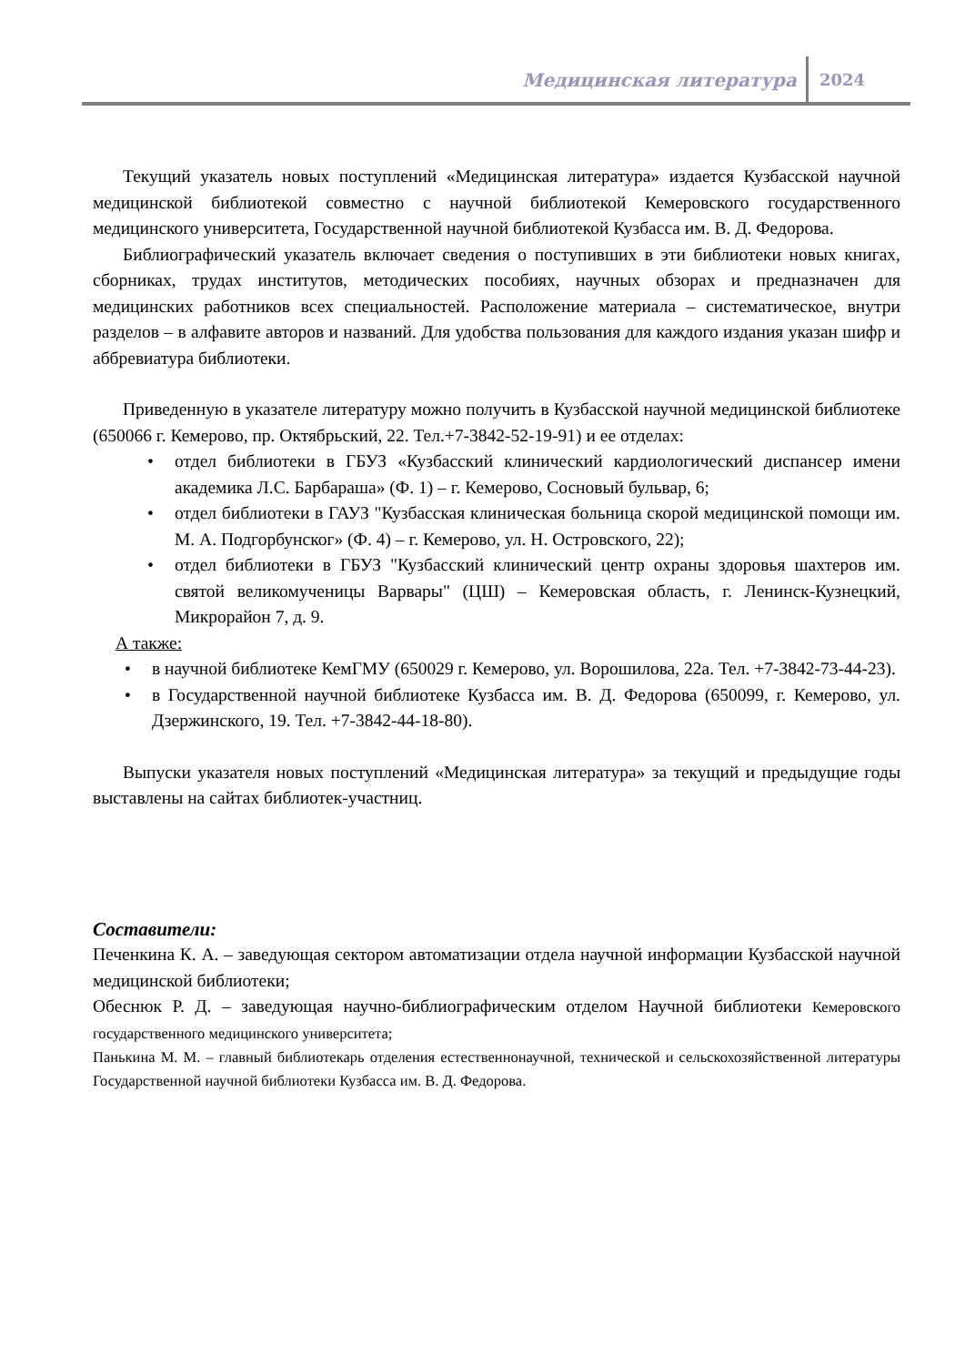Медицинская литература
2024
Текущий указатель новых поступлений «Медицинская литература» издается Кузбасской научной медицинской библиотекой совместно с научной библиотекой Кемеровского государственного медицинского университета, Государственной научной библиотекой Кузбасса им. В. Д. Федорова.
Библиографический указатель включает сведения о поступивших в эти библиотеки новых книгах, сборниках, трудах институтов, методических пособиях, научных обзорах и предназначен для медицинских работников всех специальностей. Расположение материала – систематическое, внутри разделов – в алфавите авторов и названий. Для удобства пользования для каждого издания указан шифр и аббревиатура библиотеки.
Приведенную в указателе литературу можно получить в Кузбасской научной медицинской библиотеке (650066 г. Кемерово, пр. Октябрьский, 22. Тел.+7-3842-52-19-91) и ее отделах:
отдел библиотеки в ГБУЗ «Кузбасский клинический кардиологический диспансер имени академика Л.С. Барбараша» (Ф. 1) – г. Кемерово, Сосновый бульвар, 6;
отдел библиотеки в ГАУЗ "Кузбасская клиническая больница скорой медицинской помощи им. М. А. Подгорбунског» (Ф. 4) – г. Кемерово, ул. Н. Островского, 22);
отдел библиотеки в ГБУЗ "Кузбасский клинический центр охраны здоровья шахтеров им. святой великомученицы Варвары" (ЦШ) – Кемеровская область, г. Ленинск-Кузнецкий, Микрорайон 7, д. 9.
А также:
в научной библиотеке КемГМУ (650029 г. Кемерово, ул. Ворошилова, 22а. Тел. +7-3842-73-44-23).
в Государственной научной библиотеке Кузбасса им. В. Д. Федорова (650099, г. Кемерово, ул. Дзержинского, 19. Тел. +7-3842-44-18-80).
Выпуски указателя новых поступлений «Медицинская литература» за текущий и предыдущие годы выставлены на сайтах библиотек-участниц.
Составители:
Печенкина К. А. – заведующая сектором автоматизации отдела научной информации Кузбасской научной медицинской библиотеки;
Обеснюк Р. Д. – заведующая научно-библиографическим отделом Научной библиотеки Кемеровского государственного медицинского университета;
Панькина М. М. – главный библиотекарь отделения естественнонаучной, технической и сельскохозяйственной литературы Государственной научной библиотеки Кузбасса им. В. Д. Федорова.